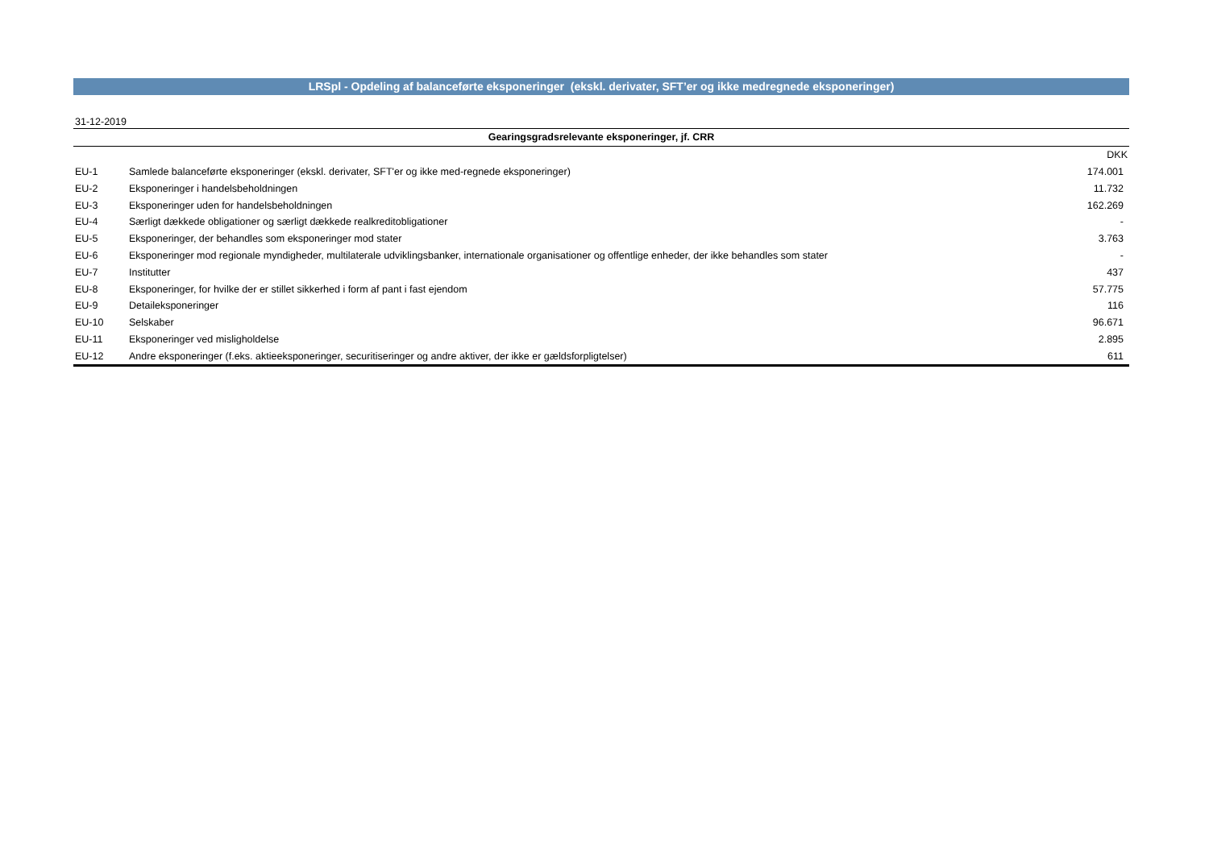LRSpl - Opdeling af balanceførte eksponeringer (ekskl. derivater, SFT’er og ikke medregnede eksponeringer)
31-12-2019
| Gearingsgradsrelevante eksponeringer, jf. CRR | | |
| --- | --- | --- |
| | | DKK |
| EU-1 | Samlede balanceførte eksponeringer (ekskl. derivater, SFT'er og ikke med-regnede eksponeringer) | 174.001 |
| EU-2 | Eksponeringer i handelsbeholdningen | 11.732 |
| EU-3 | Eksponeringer uden for handelsbeholdningen | 162.269 |
| EU-4 | Særligt dækkede obligationer og særligt dækkede realkreditobligationer | - |
| EU-5 | Eksponeringer, der behandles som eksponeringer mod stater | 3.763 |
| EU-6 | Eksponeringer mod regionale myndigheder, multilaterale udviklingsbanker, internationale organisationer og offentlige enheder, der ikke behandles som stater | - |
| EU-7 | Institutter | 437 |
| EU-8 | Eksponeringer, for hvilke der er stillet sikkerhed i form af pant i fast ejendom | 57.775 |
| EU-9 | Detaileksponeringer | 116 |
| EU-10 | Selskaber | 96.671 |
| EU-11 | Eksponeringer ved misligholdelse | 2.895 |
| EU-12 | Andre eksponeringer (f.eks. aktieeksponeringer, securitiseringer og andre aktiver, der ikke er gældsforpligtelser) | 611 |